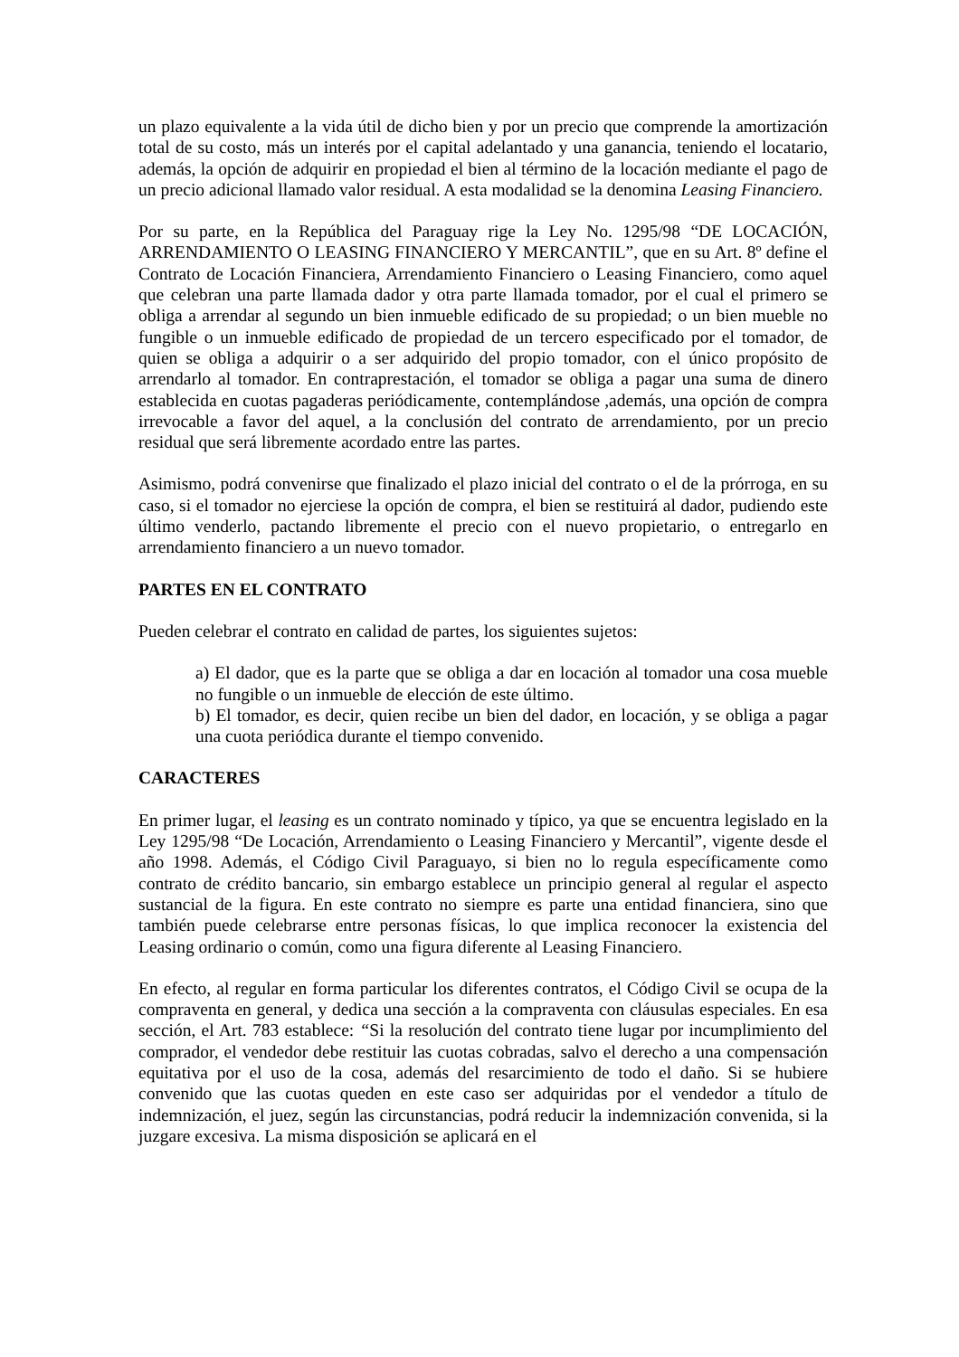un plazo equivalente a la vida útil de dicho bien y por un precio que comprende la amortización total de su costo, más un interés por el capital adelantado y una ganancia, teniendo el locatario, además, la opción de adquirir en propiedad el bien al término de la locación mediante el pago de un precio adicional llamado valor residual. A esta modalidad se la denomina Leasing Financiero.
Por su parte, en la República del Paraguay rige la Ley No. 1295/98 “DE LOCACIÓN, ARRENDAMIENTO O LEASING FINANCIERO Y MERCANTIL”, que en su Art. 8º define el Contrato de Locación Financiera, Arrendamiento Financiero o Leasing Financiero, como aquel que celebran una parte llamada dador y otra parte llamada tomador, por el cual el primero se obliga a arrendar al segundo un bien inmueble edificado de su propiedad; o un bien mueble no fungible o un inmueble edificado de propiedad de un tercero especificado por el tomador, de quien se obliga a adquirir o a ser adquirido del propio tomador, con el único propósito de arrendarlo al tomador. En contraprestación, el tomador se obliga a pagar una suma de dinero establecida en cuotas pagaderas periódicamente, contemplándose ,además, una opción de compra irrevocable a favor del aquel, a la conclusión del contrato de arrendamiento, por un precio residual que será libremente acordado entre las partes.
Asimismo, podrá convenirse que finalizado el plazo inicial del contrato o el de la prórroga, en su caso, si el tomador no ejerciese la opción de compra, el bien se restituirá al dador, pudiendo este último venderlo, pactando libremente el precio con el nuevo propietario, o entregarlo en arrendamiento financiero a un nuevo tomador.
PARTES EN EL CONTRATO
Pueden celebrar el contrato en calidad de partes, los siguientes sujetos:
a) El dador, que es la parte que se obliga a dar en locación al tomador una cosa mueble no fungible o un inmueble de elección de este último.
b) El tomador, es decir, quien recibe un bien del dador, en locación, y se obliga a pagar una cuota periódica durante el tiempo convenido.
CARACTERES
En primer lugar, el leasing es un contrato nominado y típico, ya que se encuentra legislado en la Ley 1295/98 “De Locación, Arrendamiento o Leasing Financiero y Mercantil”, vigente desde el año 1998. Además, el Código Civil Paraguayo, si bien no lo regula específicamente como contrato de crédito bancario, sin embargo establece un principio general al regular el aspecto sustancial de la figura. En este contrato no siempre es parte una entidad financiera, sino que también puede celebrarse entre personas físicas, lo que implica reconocer la existencia del Leasing ordinario o común, como una figura diferente al Leasing Financiero.
En efecto, al regular en forma particular los diferentes contratos, el Código Civil se ocupa de la compraventa en general, y dedica una sección a la compraventa con cláusulas especiales. En esa sección, el Art. 783 establece: “Si la resolución del contrato tiene lugar por incumplimiento del comprador, el vendedor debe restituir las cuotas cobradas, salvo el derecho a una compensación equitativa por el uso de la cosa, además del resarcimiento de todo el daño. Si se hubiere convenido que las cuotas queden en este caso ser adquiridas por el vendedor a título de indemnización, el juez, según las circunstancias, podrá reducir la indemnización convenida, si la juzgare excesiva. La misma disposición se aplicará en el